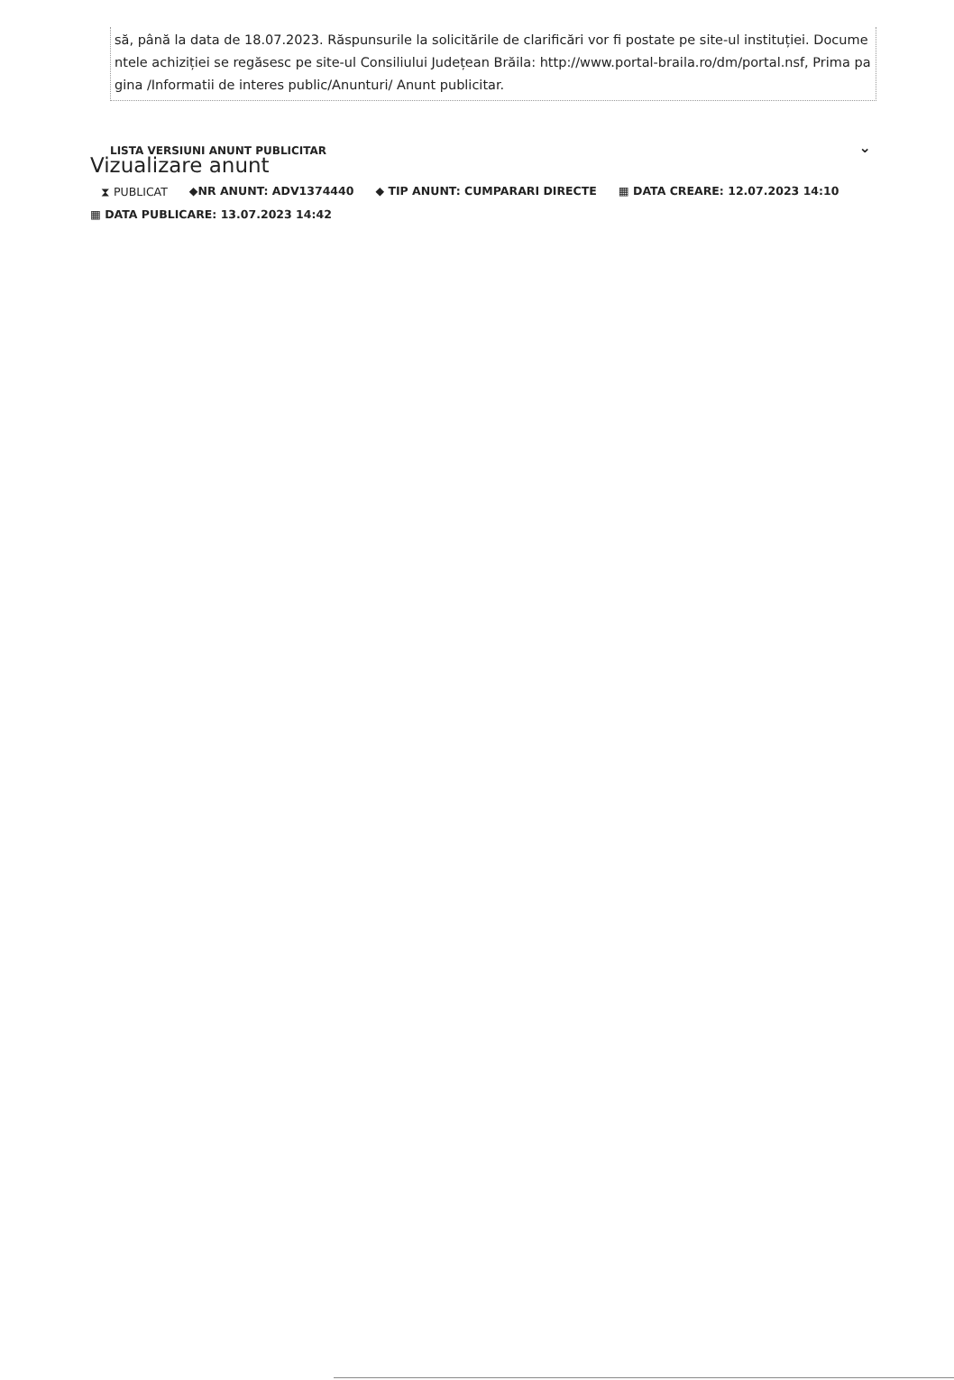să, până la data de 18.07.2023. Răspunsurile la solicitările de clarificări vor fi postate pe site-ul instituției. Documentele achiziției se regăsesc pe site-ul Consiliului Județean Brăila: http://www.portal-braila.ro/dm/portal.nsf, Prima pagina /Informatii de interes public/Anunturi/ Anunt publicitar.
LISTA VERSIUNI ANUNT PUBLICITAR
⌄
Vizualizare anunt
⧗ PUBLICAT ◆NR ANUNT: ADV1374440 ◆ TIP ANUNT: CUMPARARI DIRECTE ▦ DATA CREARE: 12.07.2023 14:10 ▦ DATA PUBLICARE: 13.07.2023 14:42